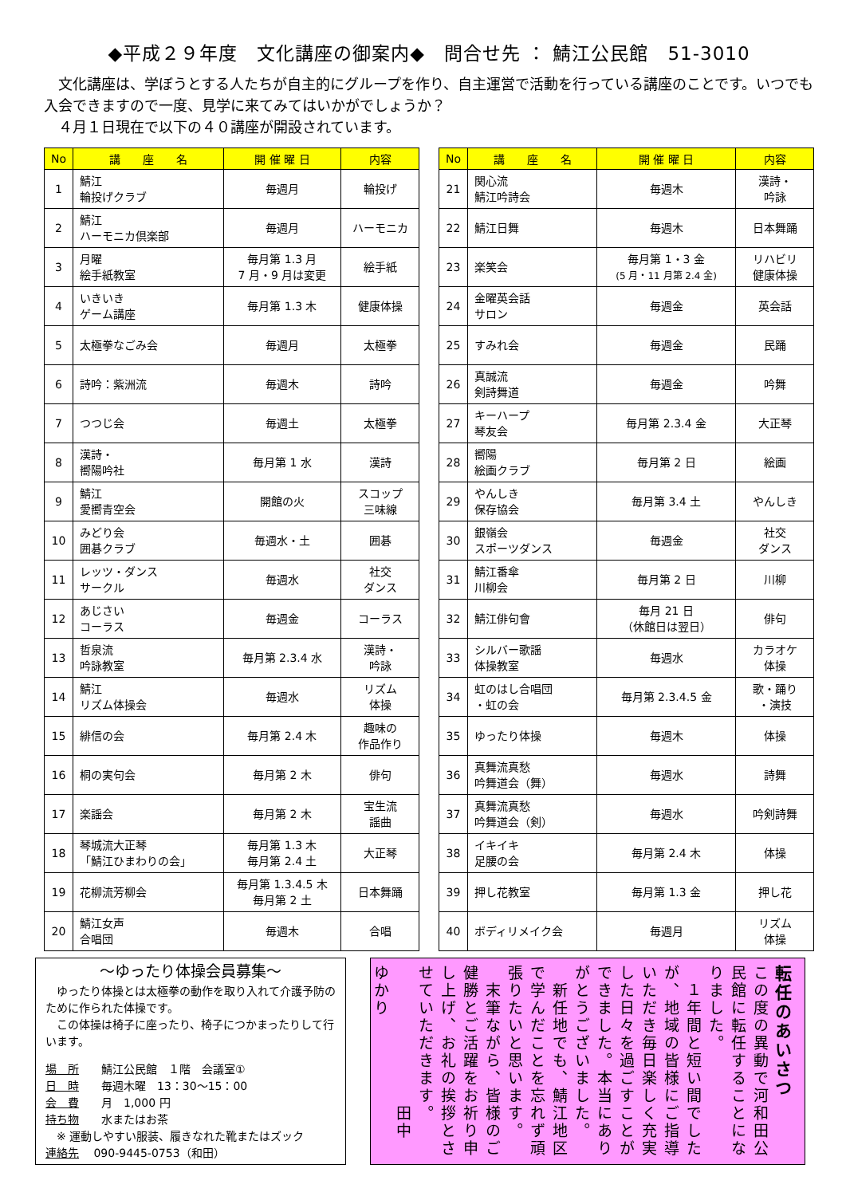◆平成２９年度　文化講座の御案内◆　問合せ先 ： 鯖江公民館　51-3010
　文化講座は、学ぼうとする人たちが自主的にグループを作り、自主運営で活動を行っている講座のことです。いつでも入会できますので一度、見学に来てみてはいかがでしょうか？
　４月１日現在で以下の４０講座が開設されています。
| No | 講 座 名 | 開 催 曜 日 | 内容 |
| --- | --- | --- | --- |
| 1 | 鯖江 輪投げクラブ | 毎週月 | 輪投げ |
| 2 | 鯖江 ハーモニカ倶楽部 | 毎週月 | ハーモニカ |
| 3 | 月曜 絵手紙教室 | 毎月第 1.3 月 7 月・9 月は変更 | 絵手紙 |
| 4 | いきいき ゲーム講座 | 毎月第 1.3 木 | 健康体操 |
| 5 | 太極拳なごみ会 | 毎週月 | 太極拳 |
| 6 | 詩吟：紫洲流 | 毎週木 | 詩吟 |
| 7 | つつじ会 | 毎週土 | 太極拳 |
| 8 | 漢詩・ 嚮陽吟社 | 毎月第 1 水 | 漢詩 |
| 9 | 鯖江 愛嚮青空会 | 開館の火 | スコップ 三味線 |
| 10 | みどり会 囲碁クラブ | 毎週水・土 | 囲碁 |
| 11 | レッツ・ダンス サークル | 毎週水 | 社交 ダンス |
| 12 | あじさい コーラス | 毎週金 | コーラス |
| 13 | 哲泉流 吟詠教室 | 毎月第 2.3.4 水 | 漢詩・ 吟詠 |
| 14 | 鯖江 リズム体操会 | 毎週水 | リズム 体操 |
| 15 | 緋信の会 | 毎月第 2.4 木 | 趣味の 作品作り |
| 16 | 桐の実句会 | 毎月第 2 木 | 俳句 |
| 17 | 楽謡会 | 毎月第 2 木 | 宝生流 謡曲 |
| 18 | 琴城流大正琴 「鯖江ひまわりの会」 | 毎月第 1.3 木 毎月第 2.4 土 | 大正琴 |
| 19 | 花柳流芳柳会 | 毎月第 1.3.4.5 木 毎月第 2 土 | 日本舞踊 |
| 20 | 鯖江女声 合唱団 | 毎週木 | 合唱 |
| No | 講 座 名 | 開 催 曜 日 | 内容 |
| --- | --- | --- | --- |
| 21 | 関心流 鯖江吟詩会 | 毎週木 | 漢詩・ 吟詠 |
| 22 | 鯖江日舞 | 毎週木 | 日本舞踊 |
| 23 | 楽笑会 | 毎月第 1・3 金 (5 月・11 月第 2.4 金) | リハビリ 健康体操 |
| 24 | 金曜英会話 サロン | 毎週金 | 英会話 |
| 25 | すみれ会 | 毎週金 | 民踊 |
| 26 | 真誠流 剣詩舞道 | 毎週金 | 吟舞 |
| 27 | キーハープ 琴友会 | 毎月第 2.3.4 金 | 大正琴 |
| 28 | 嚮陽 絵画クラブ | 毎月第 2 日 | 絵画 |
| 29 | やんしき 保存協会 | 毎月第 3.4 土 | やんしき |
| 30 | 銀嶺会 スポーツダンス | 毎週金 | 社交 ダンス |
| 31 | 鯖江番傘 川柳会 | 毎月第 2 日 | 川柳 |
| 32 | 鯖江俳句會 | 毎月 21 日 （休館日は翌日） | 俳句 |
| 33 | シルバー歌謡 体操教室 | 毎週水 | カラオケ 体操 |
| 34 | 虹のはし合唱団 ・虹の会 | 毎月第 2.3.4.5 金 | 歌・踊り ・演技 |
| 35 | ゆったり体操 | 毎週木 | 体操 |
| 36 | 真舞流真愁 吟舞道会（舞） | 毎週水 | 詩舞 |
| 37 | 真舞流真愁 吟舞道会（剣） | 毎週水 | 吟剣詩舞 |
| 38 | イキイキ 足腰の会 | 毎月第 2.4 木 | 体操 |
| 39 | 押し花教室 | 毎月第 1.3 金 | 押し花 |
| 40 | ボディリメイク会 | 毎週月 | リズム 体操 |
～ゆったり体操会員募集～
　ゆったり体操とは太極拳の動作を取り入れて介護予防のために作られた体操です。
　この体操は椅子に座ったり、椅子につかまったりして行います。
場　所　　鯖江公民館　１階　会議室①
日　時　　毎週木曜　13：30～15：00
会　費　　月　1,000 円
持ち物　　水またはお茶
　※ 運動しやすい服装、履きなれた靴またはズック
連絡先　 090-9445-0753（和田）
転任のあいさつ
この度の異動で河和田公民館に転任することになりました。
　１年間と短い間でしたが、地域の皆様にご指導いただき毎日楽しく充実した日々を過ごすことができました。本当にありがとうございました。
　新任地でも、鯖江地区で学んだことを忘れず頑張りたいと思います。
　末筆ながら、皆様のご健勝とご活躍をお祈り申し上げ、お礼の挨拶とさせていただきます。
　　　　　　　　田中　ゆかり